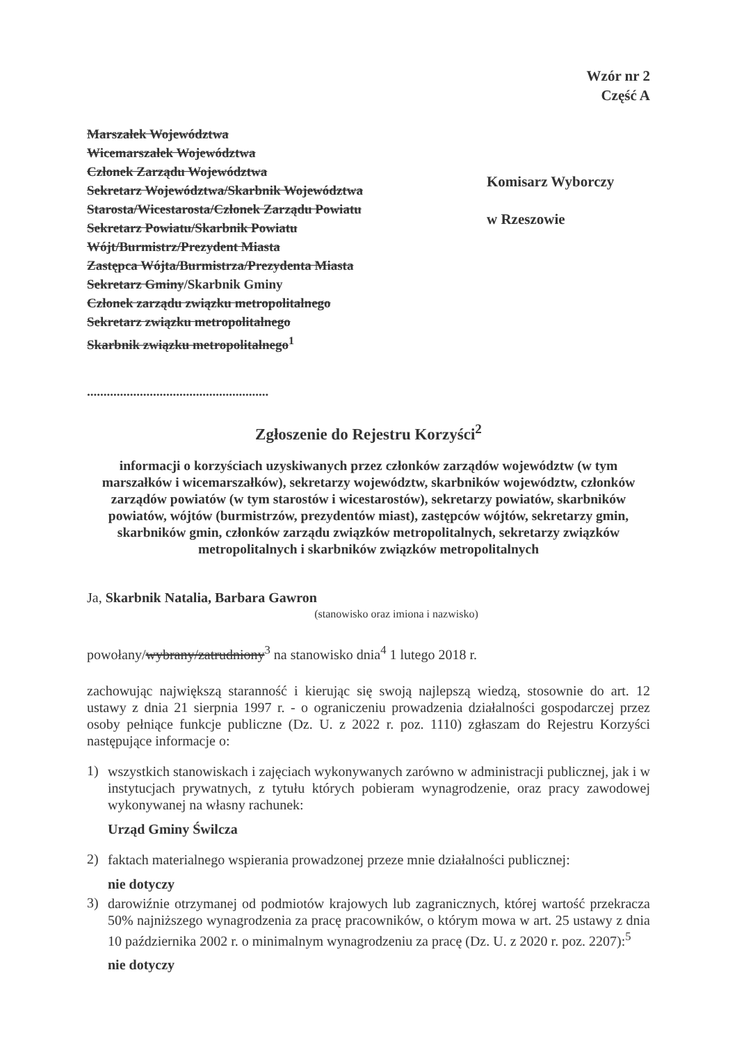Wzór nr 2
Część A
Marszałek Województwa
Wicemarszałek Województwa
Członek Zarządu Województwa
Sekretarz Województwa/Skarbnik Województwa
Starosta/Wicestarosta/Członek Zarządu Powiatu
Sekretarz Powiatu/Skarbnik Powiatu
Wójt/Burmistrz/Prezydent Miasta
Zastępca Wójta/Burmistrza/Prezydenta Miasta
Sekretarz Gminy/Skarbnik Gminy
Członek zarządu związku metropolitalnego
Sekretarz związku metropolitalnego
Skarbnik związku metropolitalnego<sup>1</sup>
.......................................................
Komisarz Wyborczy
w Rzeszowie
Zgłoszenie do Rejestru Korzyści<sup>2</sup>
informacji o korzyściach uzyskiwanych przez członków zarządów województw (w tym marszałków i wicemarszałków), sekretarzy województw, skarbników województw, członków zarządów powiatów (w tym starostów i wicestarostów), sekretarzy powiatów, skarbników powiatów, wójtów (burmistrzów, prezydentów miast), zastępców wójtów, sekretarzy gmin, skarbników gmin, członków zarządu związków metropolitalnych, sekretarzy związków metropolitalnych i skarbników związków metropolitalnych
Ja, Skarbnik Natalia, Barbara Gawron
(stanowisko oraz imiona i nazwisko)
powołany/wybrany/zatrudniony<sup>3</sup> na stanowisko dnia<sup>4</sup> 1 lutego 2018 r.
zachowując największą staranność i kierując się swoją najlepszą wiedzą, stosownie do art. 12 ustawy z dnia 21 sierpnia 1997 r. - o ograniczeniu prowadzenia działalności gospodarczej przez osoby pełniące funkcje publiczne (Dz. U. z 2022 r. poz. 1110) zgłaszam do Rejestru Korzyści następujące informacje o:
1)
wszystkich stanowiskach i zajęciach wykonywanych zarówno w administracji publicznej, jak i w instytucjach prywatnych, z tytułu których pobieram wynagrodzenie, oraz pracy zawodowej wykonywanej na własny rachunek:
Urząd Gminy Świlcza
2)
faktach materialnego wspierania prowadzonej przeze mnie działalności publicznej:
nie dotyczy
3)
darowiźnie otrzymanej od podmiotów krajowych lub zagranicznych, której wartość przekracza 50% najniższego wynagrodzenia za pracę pracowników, o którym mowa w art. 25 ustawy z dnia 10 października 2002 r. o minimalnym wynagrodzeniu za pracę (Dz. U. z 2020 r. poz. 2207):<sup>5</sup>
nie dotyczy